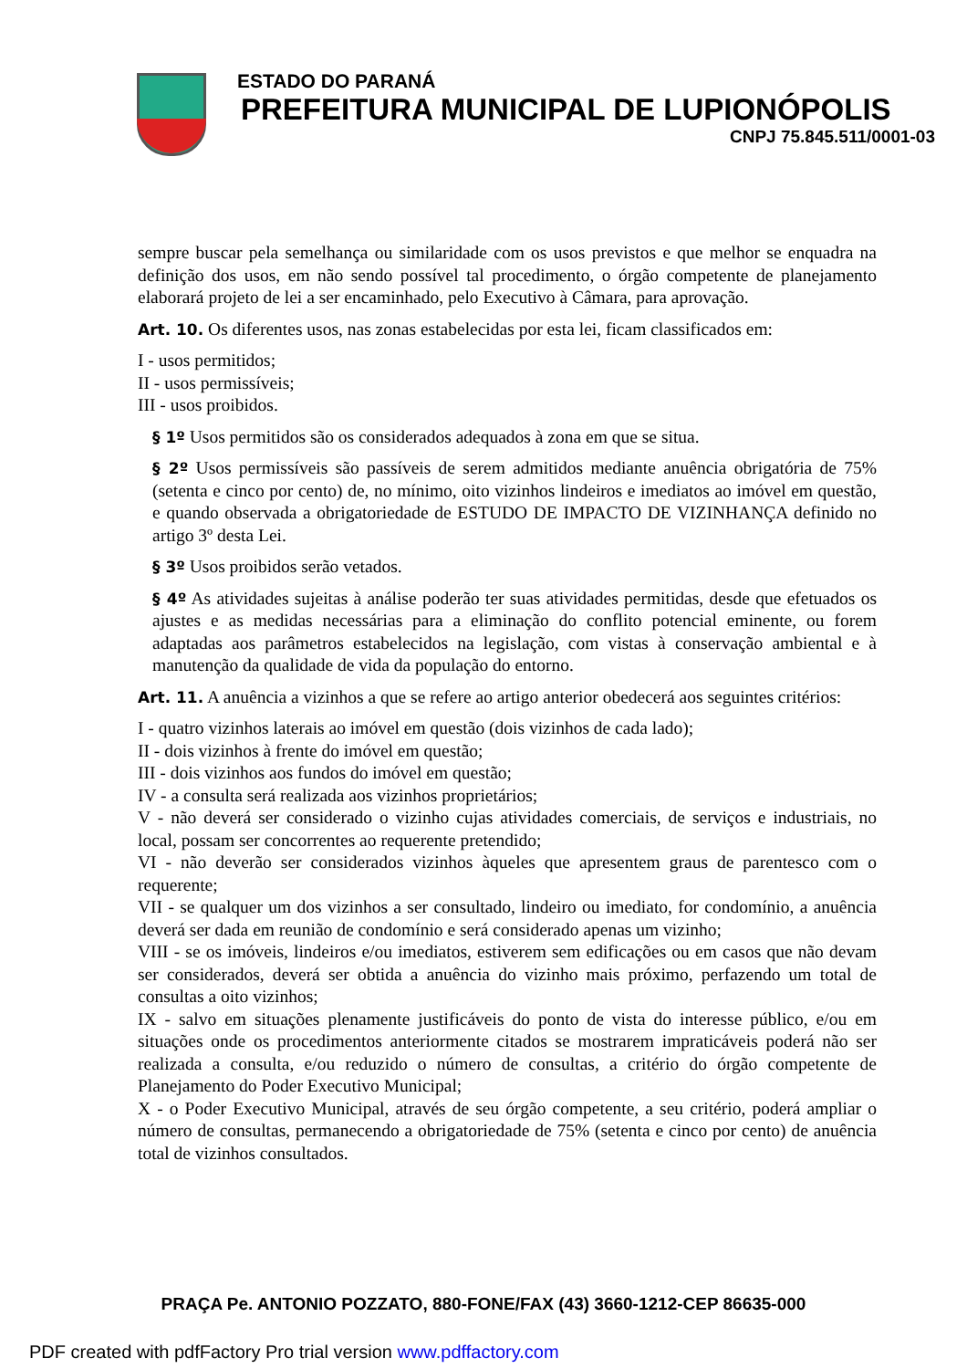ESTADO DO PARANÁ
PREFEITURA MUNICIPAL DE LUPIONÓPOLIS
CNPJ 75.845.511/0001-03
sempre buscar pela semelhança ou similaridade com os usos previstos e que melhor se enquadra na definição dos usos, em não sendo possível tal procedimento, o órgão competente de planejamento elaborará projeto de lei a ser encaminhado, pelo Executivo à Câmara, para aprovação.
Art. 10. Os diferentes usos, nas zonas estabelecidas por esta lei, ficam classificados em:
I - usos permitidos;
II - usos permissíveis;
III - usos proibidos.
§ 1º Usos permitidos são os considerados adequados à zona em que se situa.
§ 2º Usos permissíveis são passíveis de serem admitidos mediante anuência obrigatória de 75% (setenta e cinco por cento) de, no mínimo, oito vizinhos lindeiros e imediatos ao imóvel em questão, e quando observada a obrigatoriedade de ESTUDO DE IMPACTO DE VIZINHANÇA definido no artigo 3º desta Lei.
§ 3º Usos proibidos serão vetados.
§ 4º As atividades sujeitas à análise poderão ter suas atividades permitidas, desde que efetuados os ajustes e as medidas necessárias para a eliminação do conflito potencial eminente, ou forem adaptadas aos parâmetros estabelecidos na legislação, com vistas à conservação ambiental e à manutenção da qualidade de vida da população do entorno.
Art. 11. A anuência a vizinhos a que se refere ao artigo anterior obedecerá aos seguintes critérios:
I - quatro vizinhos laterais ao imóvel em questão (dois vizinhos de cada lado);
II - dois vizinhos à frente do imóvel em questão;
III - dois vizinhos aos fundos do imóvel em questão;
IV - a consulta será realizada aos vizinhos proprietários;
V - não deverá ser considerado o vizinho cujas atividades comerciais, de serviços e industriais, no local, possam ser concorrentes ao requerente pretendido;
VI - não deverão ser considerados vizinhos àqueles que apresentem graus de parentesco com o requerente;
VII - se qualquer um dos vizinhos a ser consultado, lindeiro ou imediato, for condomínio, a anuência deverá ser dada em reunião de condomínio e será considerado apenas um vizinho;
VIII - se os imóveis, lindeiros e/ou imediatos, estiverem sem edificações ou em casos que não devam ser considerados, deverá ser obtida a anuência do vizinho mais próximo, perfazendo um total de consultas a oito vizinhos;
IX - salvo em situações plenamente justificáveis do ponto de vista do interesse público, e/ou em situações onde os procedimentos anteriormente citados se mostrarem impraticáveis poderá não ser realizada a consulta, e/ou reduzido o número de consultas, a critério do órgão competente de Planejamento do Poder Executivo Municipal;
X - o Poder Executivo Municipal, através de seu órgão competente, a seu critério, poderá ampliar o número de consultas, permanecendo a obrigatoriedade de 75% (setenta e cinco por cento) de anuência total de vizinhos consultados.
PRAÇA Pe. ANTONIO POZZATO, 880-FONE/FAX (43) 3660-1212-CEP 86635-000
PDF created with pdfFactory Pro trial version www.pdffactory.com